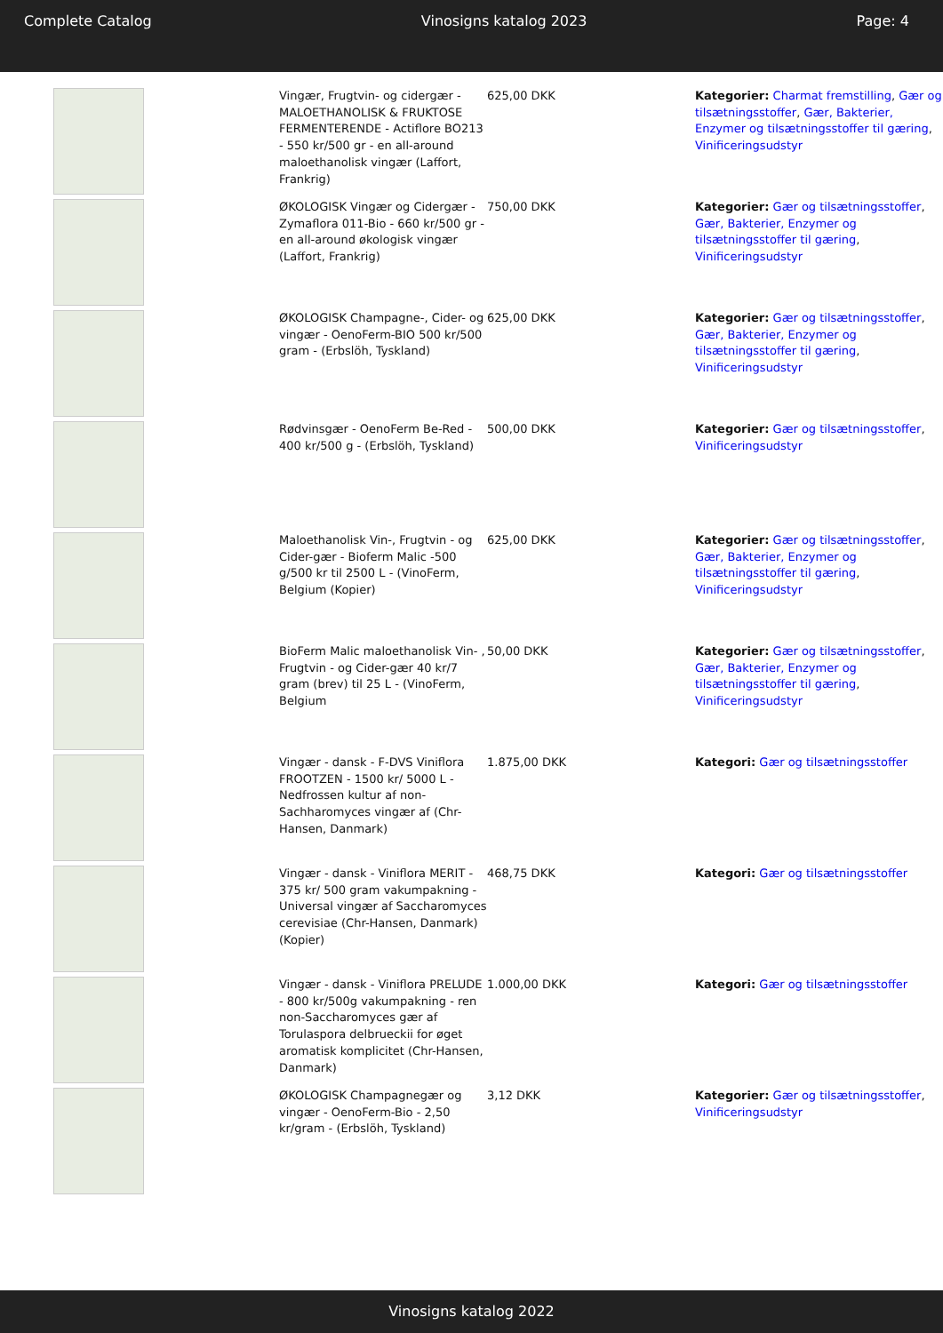Complete Catalog Vinosigns katalog 2023 Page: 4
| | Vingær, Frugtvin- og cidergær - MALOETHANOLISK & FRUKTOSE FERMENTERENDE - Actiflore BO213 - 550 kr/500 gr - en all-around maloethanolisk vingær (Laffort, Frankrig) | 625,00 DKK | Kategorier: Charmat fremstilling , Gær og tilsætningsstoffer , Gær, Bakterier, Enzymer og tilsætningsstoffer til gæring , Vinificeringsudstyr |
| | ØKOLOGISK Vingær og Cidergær - Zymaflora 011-Bio - 660 kr/500 gr - en all-around økologisk vingær (Laffort, Frankrig) | 750,00 DKK | Kategorier: Gær og tilsætningsstoffer , Gær, Bakterier, Enzymer og tilsætningsstoffer til gæring , Vinificeringsudstyr |
| | ØKOLOGISK Champagne-, Cider- og vingær - OenoFerm-BIO 500 kr/500 gram - (Erbslöh, Tyskland) | 625,00 DKK | Kategorier: Gær og tilsætningsstoffer , Gær, Bakterier, Enzymer og tilsætningsstoffer til gæring , Vinificeringsudstyr |
| | Rødvinsgær - OenoFerm Be-Red - 400 kr/500 g - (Erbslöh, Tyskland) | 500,00 DKK | Kategorier: Gær og tilsætningsstoffer , Vinificeringsudstyr |
| | Maloethanolisk Vin-, Frugtvin - og Cider-gær - Bioferm Malic -500 g/500 kr til 2500 L - (VinoFerm, Belgium (Kopier) | 625,00 DKK | Kategorier: Gær og tilsætningsstoffer , Gær, Bakterier, Enzymer og tilsætningsstoffer til gæring , Vinificeringsudstyr |
| | BioFerm Malic maloethanolisk Vin- , Frugtvin - og Cider-gær 40 kr/7 gram (brev) til 25 L - (VinoFerm, Belgium | 50,00 DKK | Kategorier: Gær og tilsætningsstoffer , Gær, Bakterier, Enzymer og tilsætningsstoffer til gæring , Vinificeringsudstyr |
| | Vingær - dansk - F-DVS Viniflora FROOTZEN - 1500 kr/ 5000 L - Nedfrossen kultur af non-Sachharomyces vingær af (Chr-Hansen, Danmark) | 1.875,00 DKK | Kategori: Gær og tilsætningsstoffer |
| | Vingær - dansk - Viniflora MERIT - 375 kr/ 500 gram vakumpakning - Universal vingær af Saccharomyces cerevisiae (Chr-Hansen, Danmark) (Kopier) | 468,75 DKK | Kategori: Gær og tilsætningsstoffer |
| | Vingær - dansk - Viniflora PRELUDE - 800 kr/500g vakumpakning - ren non-Saccharomyces gær af Torulaspora delbrueckii for øget aromatisk komplicitet (Chr-Hansen, Danmark) | 1.000,00 DKK | Kategori: Gær og tilsætningsstoffer |
| | ØKOLOGISK Champagnegær og vingær - OenoFerm-Bio - 2,50 kr/gram - (Erbslöh, Tyskland) | 3,12 DKK | Kategorier: Gær og tilsætningsstoffer , Vinificeringsudstyr |
Vinosigns katalog 2022